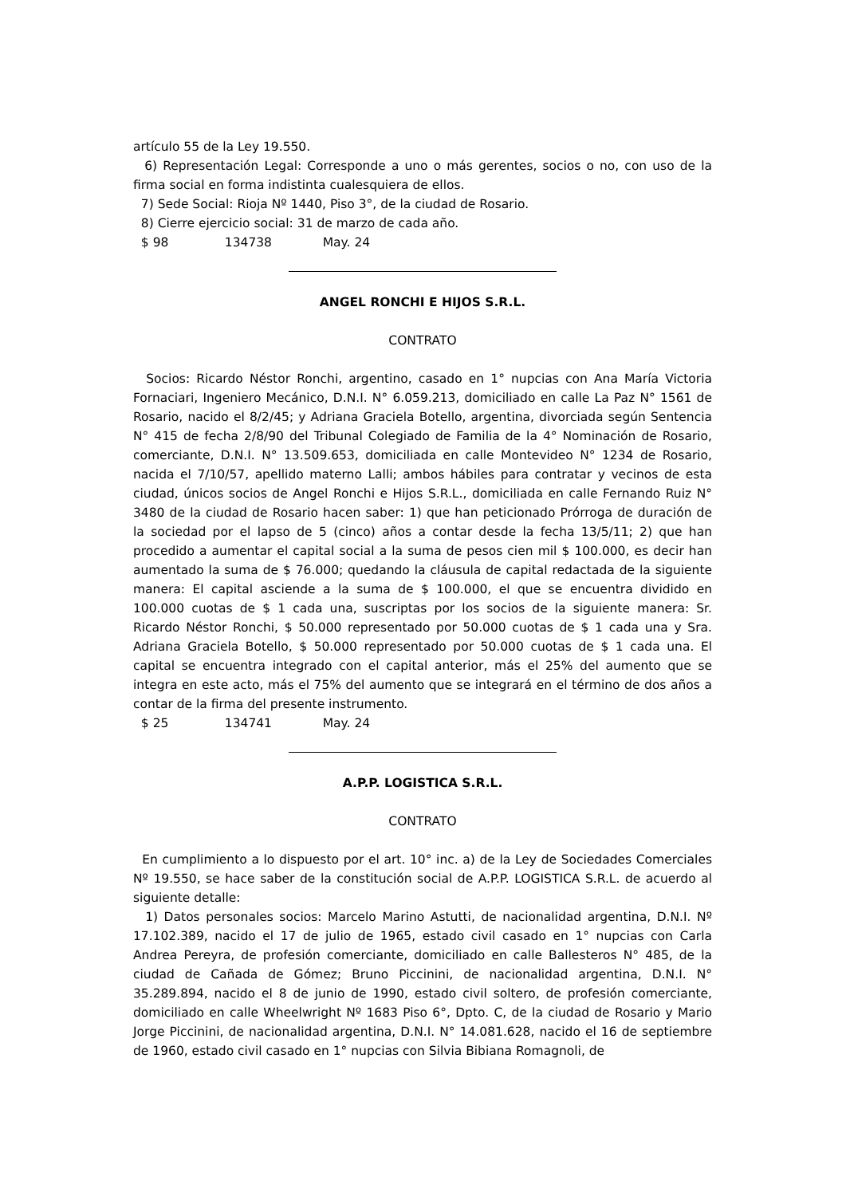artículo 55 de la Ley 19.550.
6) Representación Legal: Corresponde a uno o más gerentes, socios o no, con uso de la firma social en forma indistinta cualesquiera de ellos.
7) Sede Social: Rioja Nº 1440, Piso 3°, de la ciudad de Rosario.
8) Cierre ejercicio social: 31 de marzo de cada año.
$ 98 134738 May. 24
ANGEL RONCHI E HIJOS S.R.L.
CONTRATO
Socios: Ricardo Néstor Ronchi, argentino, casado en 1° nupcias con Ana María Victoria Fornaciari, Ingeniero Mecánico, D.N.I. N° 6.059.213, domiciliado en calle La Paz N° 1561 de Rosario, nacido el 8/2/45; y Adriana Graciela Botello, argentina, divorciada según Sentencia N° 415 de fecha 2/8/90 del Tribunal Colegiado de Familia de la 4° Nominación de Rosario, comerciante, D.N.I. N° 13.509.653, domiciliada en calle Montevideo N° 1234 de Rosario, nacida el 7/10/57, apellido materno Lalli; ambos hábiles para contratar y vecinos de esta ciudad, únicos socios de Angel Ronchi e Hijos S.R.L., domiciliada en calle Fernando Ruiz N° 3480 de la ciudad de Rosario hacen saber: 1) que han peticionado Prórroga de duración de la sociedad por el lapso de 5 (cinco) años a contar desde la fecha 13/5/11; 2) que han procedido a aumentar el capital social a la suma de pesos cien mil $ 100.000, es decir han aumentado la suma de $ 76.000; quedando la cláusula de capital redactada de la siguiente manera: El capital asciende a la suma de $ 100.000, el que se encuentra dividido en 100.000 cuotas de $ 1 cada una, suscriptas por los socios de la siguiente manera: Sr. Ricardo Néstor Ronchi, $ 50.000 representado por 50.000 cuotas de $ 1 cada una y Sra. Adriana Graciela Botello, $ 50.000 representado por 50.000 cuotas de $ 1 cada una. El capital se encuentra integrado con el capital anterior, más el 25% del aumento que se integra en este acto, más el 75% del aumento que se integrará en el término de dos años a contar de la firma del presente instrumento.
$ 25 134741 May. 24
A.P.P. LOGISTICA S.R.L.
CONTRATO
En cumplimiento a lo dispuesto por el art. 10° inc. a) de la Ley de Sociedades Comerciales Nº 19.550, se hace saber de la constitución social de A.P.P. LOGISTICA S.R.L. de acuerdo al siguiente detalle:
1) Datos personales socios: Marcelo Marino Astutti, de nacionalidad argentina, D.N.I. Nº 17.102.389, nacido el 17 de julio de 1965, estado civil casado en 1° nupcias con Carla Andrea Pereyra, de profesión comerciante, domiciliado en calle Ballesteros N° 485, de la ciudad de Cañada de Gómez; Bruno Piccinini, de nacionalidad argentina, D.N.I. N° 35.289.894, nacido el 8 de junio de 1990, estado civil soltero, de profesión comerciante, domiciliado en calle Wheelwright Nº 1683 Piso 6°, Dpto. C, de la ciudad de Rosario y Mario Jorge Piccinini, de nacionalidad argentina, D.N.I. N° 14.081.628, nacido el 16 de septiembre de 1960, estado civil casado en 1° nupcias con Silvia Bibiana Romagnoli, de